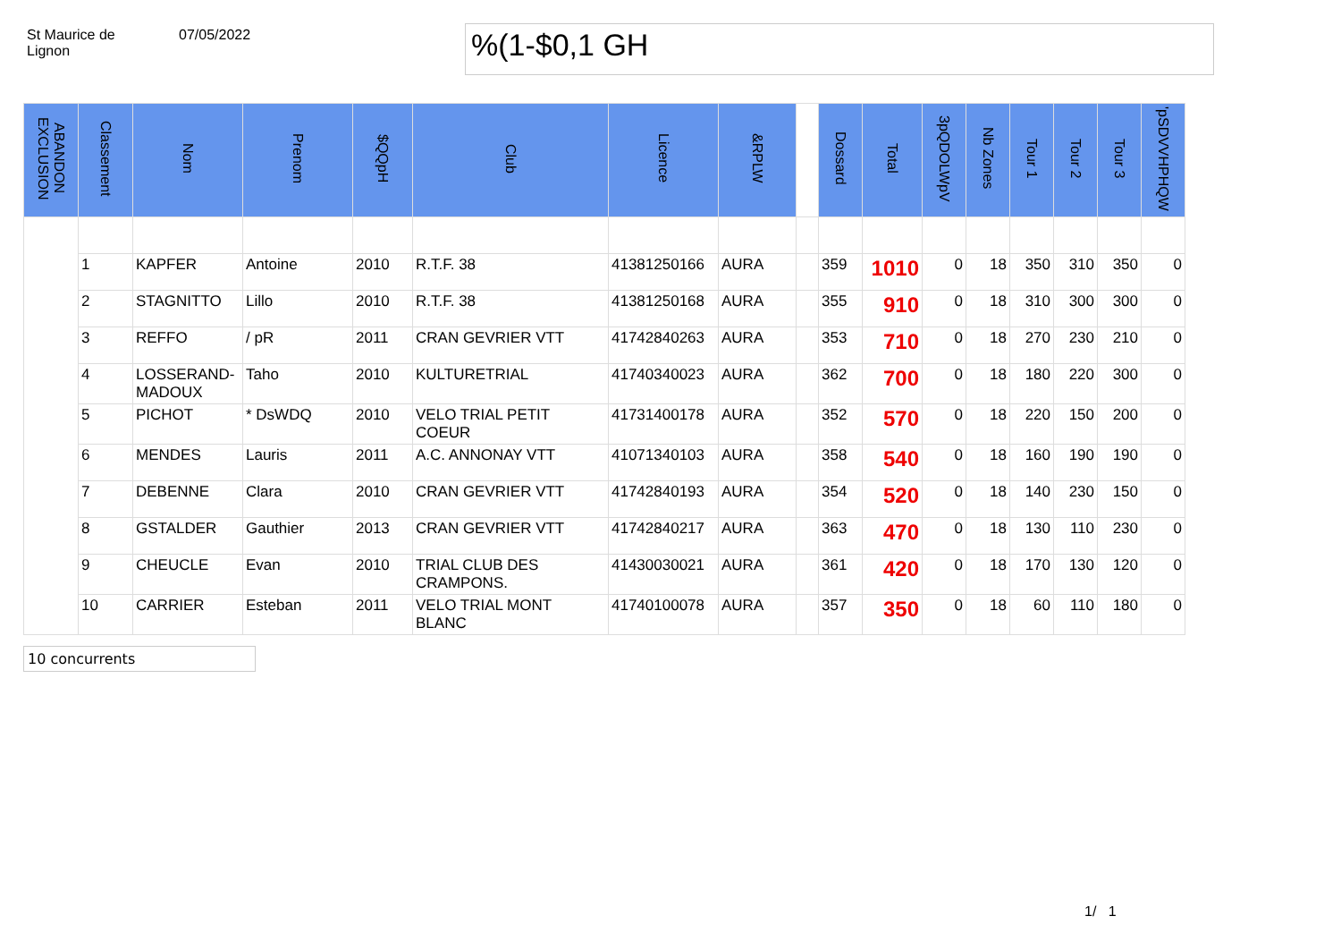St Maurice de
Lignon
07/05/2022
%(1-$0,1 GH
| ABANDON EXCLUSION | Classement | Nom | Prenom | $QQpH | Club | Licence | &RPLW | | Dossard | Total | 3pQDOLWpV | Nb Zones | Tour 1 | Tour 2 | Tour 3 | 'pSDVVHPHQW |
| --- | --- | --- | --- | --- | --- | --- | --- | --- | --- | --- | --- | --- | --- | --- | --- | --- |
| | 1 | KAPFER | Antoine | 2010 | R.T.F. 38 | 41381250166 | AURA | | 359 | 1010 | 0 | 18 | 350 | 310 | 350 | 0 |
| | 2 | STAGNITTO | Lillo | 2010 | R.T.F. 38 | 41381250168 | AURA | | 355 | 910 | 0 | 18 | 310 | 300 | 300 | 0 |
| | 3 | REFFO | / pR | 2011 | CRAN GEVRIER VTT | 41742840263 | AURA | | 353 | 710 | 0 | 18 | 270 | 230 | 210 | 0 |
| | 4 | LOSSERAND-MADOUX | Taho | 2010 | KULTURETRIAL | 41740340023 | AURA | | 362 | 700 | 0 | 18 | 180 | 220 | 300 | 0 |
| | 5 | PICHOT | * DsWDQ | 2010 | VELO TRIAL PETIT COEUR | 41731400178 | AURA | | 352 | 570 | 0 | 18 | 220 | 150 | 200 | 0 |
| | 6 | MENDES | Lauris | 2011 | A.C. ANNONAY VTT | 41071340103 | AURA | | 358 | 540 | 0 | 18 | 160 | 190 | 190 | 0 |
| | 7 | DEBENNE | Clara | 2010 | CRAN GEVRIER VTT | 41742840193 | AURA | | 354 | 520 | 0 | 18 | 140 | 230 | 150 | 0 |
| | 8 | GSTALDER | Gauthier | 2013 | CRAN GEVRIER VTT | 41742840217 | AURA | | 363 | 470 | 0 | 18 | 130 | 110 | 230 | 0 |
| | 9 | CHEUCLE | Evan | 2010 | TRIAL CLUB DES CRAMPONS. | 41430030021 | AURA | | 361 | 420 | 0 | 18 | 170 | 130 | 120 | 0 |
| | 10 | CARRIER | Esteban | 2011 | VELO TRIAL MONT BLANC | 41740100078 | AURA | | 357 | 350 | 0 | 18 | 60 | 110 | 180 | 0 |
10 concurrents
1/ 1